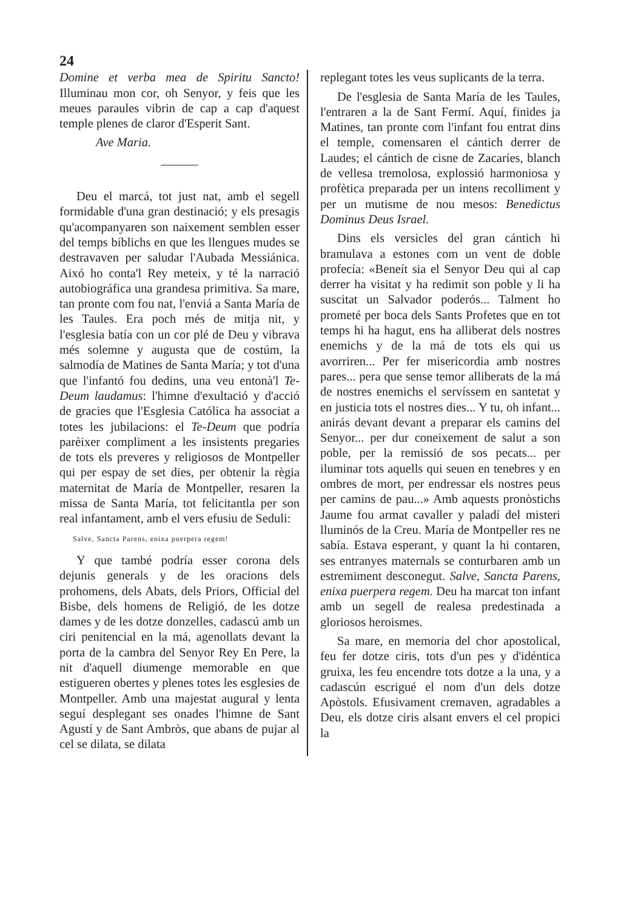24
Domine et verba mea de Spiritu Sancto! Illuminau mon cor, oh Senyor, y feis que les meues paraules vibrin de cap a cap d'aquest temple plenes de claror d'Esperit Sant.
Ave Maria.
———
Deu el marcá, tot just nat, amb el segell formidable d'una gran destinació; y els presagis qu'acompanyaren son naixement semblen esser del temps bíblichs en que les llengues mudes se destravaven per saludar l'Aubada Messiánica. Aixó ho conta'l Rey meteix, y té la narració autobiográfica una grandesa primitiva. Sa mare, tan pronte com fou nat, l'enviá a Santa María de les Taules. Era poch més de mitja nit, y l'esglesia batía con un cor plé de Deu y vibrava més solemne y augusta que de costúm, la salmodía de Matines de Santa María; y tot d'una que l'infantó fou dedins, una veu entonà'l Te-Deum laudamus: l'himne d'exultació y d'acció de gracies que l'Esglesia Católica ha associat a totes les jubilacions: el Te-Deum que podría parèixer compliment a les insistents pregaries de tots els preveres y religiosos de Montpeller qui per espay de set dies, per obtenir la règia maternitat de María de Montpeller, resaren la missa de Santa María, tot felicitantla per son real infantament, amb el vers efusiu de Seduli:
Salve, Sancta Parens, enixa puerpera regem!
Y que també podría esser corona dels dejunis generals y de les oracions dels prohomens, dels Abats, dels Priors, Official del Bisbe, dels homens de Religió, de les dotze dames y de les dotze donzelles, cadascú amb un ciri penitencial en la má, agenollats devant la porta de la cambra del Senyor Rey En Pere, la nit d'aquell diumenge memorable en que estigueren obertes y plenes totes les esglesies de Montpeller. Amb una majestat augural y lenta seguí desplegant ses onades l'himne de Sant Agustí y de Sant Ambròs, que abans de pujar al cel se dilata, se dilata
replegant totes les veus suplicants de la terra.
De l'esglesia de Santa María de les Taules, l'entraren a la de Sant Fermí. Aquí, finides ja Matines, tan pronte com l'infant fou entrat dins el temple, comensaren el cántich derrer de Laudes; el cántich de cisne de Zacaríes, blanch de vellesa tremolosa, explossió harmoniosa y profètica preparada per un intens recolliment y per un mutisme de nou mesos: Benedictus Dominus Deus Israel.
Dins els versicles del gran cántich hi bramulava a estones com un vent de doble profecía: «Beneít sia el Senyor Deu qui al cap derrer ha visitat y ha redimit son poble y li ha suscitat un Salvador poderós... Talment ho prometé per boca dels Sants Profetes que en tot temps hi ha hagut, ens ha alliberat dels nostres enemichs y de la má de tots els qui us avorriren... Per fer misericordia amb nostres pares... pera que sense temor alliberats de la má de nostres enemichs el servíssem en santetat y en justicia tots el nostres dies... Y tu, oh infant... anirás devant devant a preparar els camins del Senyor... per dur coneixement de salut a son poble, per la remissió de sos pecats... per iluminar tots aquells qui seuen en tenebres y en ombres de mort, per endressar els nostres peus per camins de pau...» Amb aquests pronòstichs Jaume fou armat cavaller y paladí del misteri lluminós de la Creu. María de Montpeller res ne sabía. Estava esperant, y quant la hi contaren, ses entranyes maternals se conturbaren amb un estremiment desconegut. Salve, Sancta Parens, enixa puerpera regem. Deu ha marcat ton infant amb un segell de realesa predestinada a gloriosos heroismes.
Sa mare, en memoria del chor apostolical, feu fer dotze ciris, tots d'un pes y d'idéntica gruixa, les feu encendre tots dotze a la una, y a cadascún escrigué el nom d'un dels dotze Apòstols. Efusivament cremaven, agradables a Deu, els dotze ciris alsant envers el cel propici la